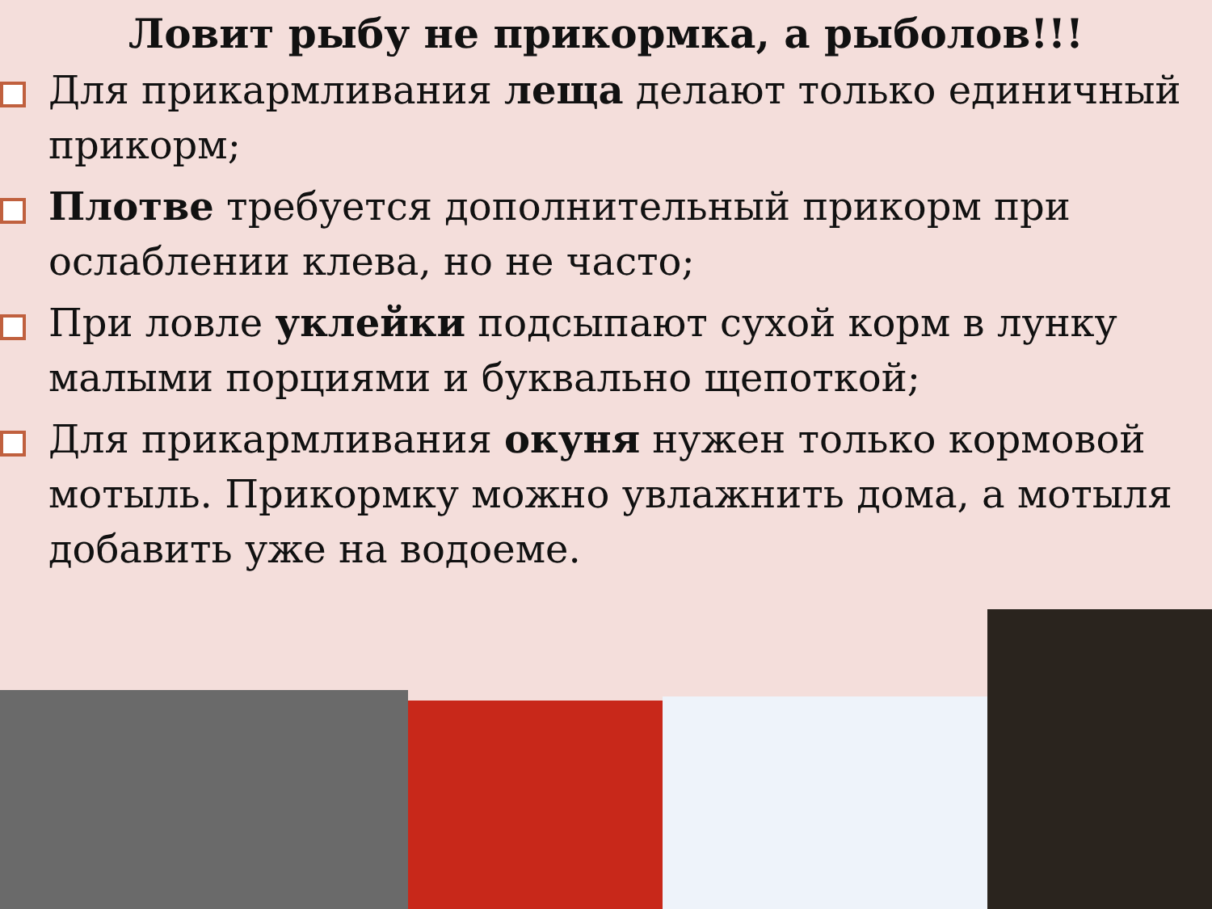Ловит рыбу не прикормка, а рыболов!!!
Для прикармливания леща делают только единичный прикорм;
Плотве требуется дополнительный прикорм при ослаблении клева, но не часто;
При ловле уклейки подсыпают сухой корм в лунку малыми порциями и буквально щепоткой;
Для прикармливания окуня нужен только кормовой мотыль. Прикормку можно увлажнить дома, а мотыля добавить уже на водоеме.